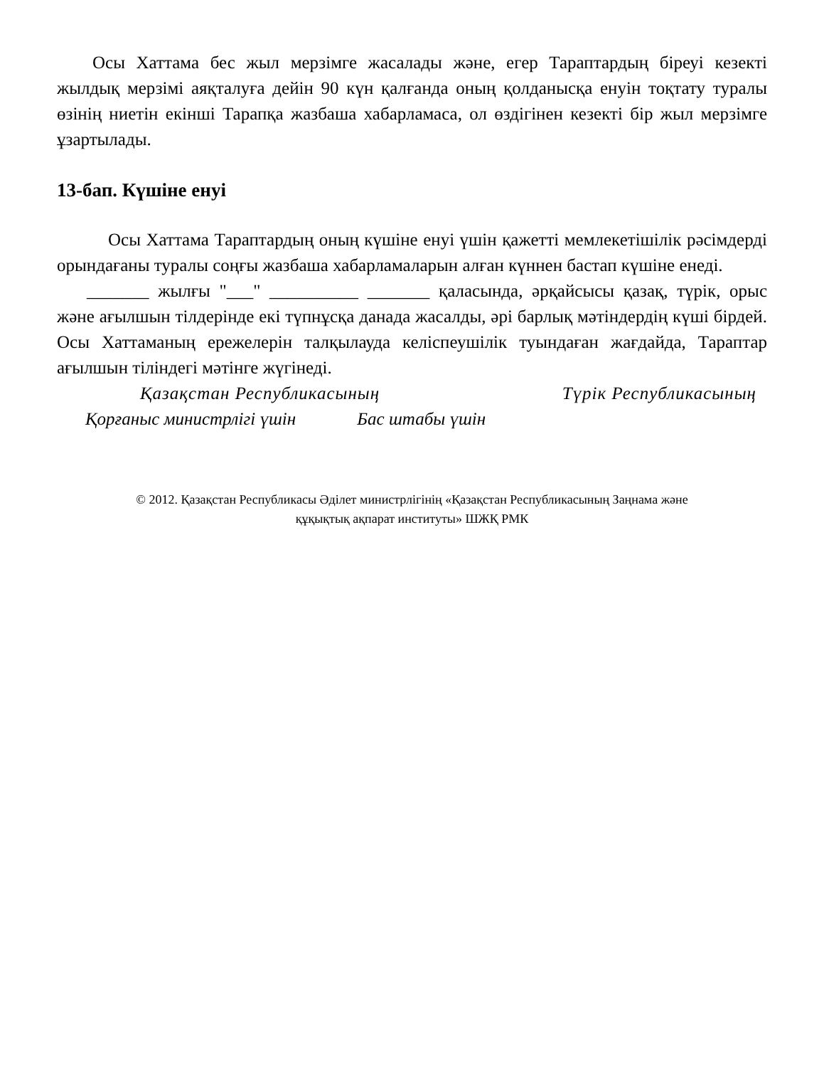Осы Хаттама бес жыл мерзімге жасалады және, егер Тараптардың біреуі кезекті жылдық мерзімі аяқталуға дейін 90 күн қалғанда оның қолданысқа енуін тоқтату туралы өзінің ниетін екінші Тарапқа жазбаша хабарламаса, ол өздігінен кезекті бір жыл мерзімге ұзартылады.
13-бап. Күшіне енуі
Осы Хаттама Тараптардың оның күшіне енуі үшін қажетті мемлекетішілік рәсімдерді орындағаны туралы соңғы жазбаша хабарламаларын алған күннен бастап күшіне енеді.
_______ жылғы "___" __________ _______ қаласында, әрқайсысы қазақ, түрік, орыс және ағылшын тілдерінде екі түпнұсқа данада жасалды, әрі барлық мәтіндердің күші бірдей. Осы Хаттаманың ережелерін талқылауда келіспеушілік туындаған жағдайда, Тараптар ағылшын тіліндегі мәтінге жүгінеді.
Қазақстан Республикасының Түрік Республикасының
Қорғаныс министрлігі үшін Бас штабы үшін
© 2012. Қазақстан Республикасы Әділет министрлігінің «Қазақстан Республикасының Заңнама және
құқықтық ақпарат институты» ШЖҚ РМК